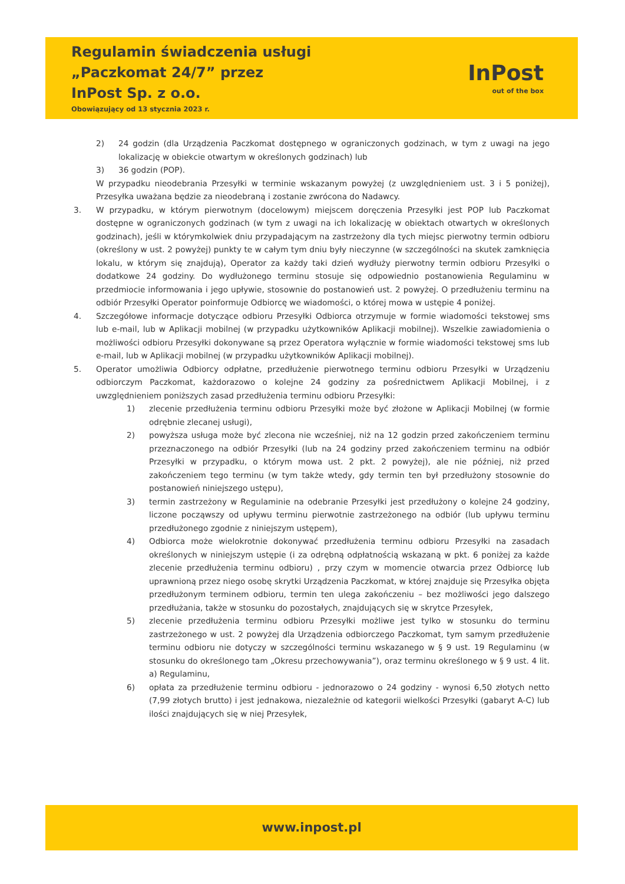Regulamin świadczenia usługi
„Paczkomat 24/7” przez
InPost Sp. z o.o.
Obowiązujący od 13 stycznia 2023 r.
InPost
out of the box
2) 24 godzin (dla Urządzenia Paczkomat dostępnego w ograniczonych godzinach, w tym z uwagi na jego lokalizację w obiekcie otwartym w określonych godzinach) lub
3) 36 godzin (POP).
W przypadku nieodebrania Przesyłki w terminie wskazanym powyżej (z uwzględnieniem ust. 3 i 5 poniżej), Przesyłka uważana będzie za nieodebraną i zostanie zwrócona do Nadawcy.
3. W przypadku, w którym pierwotnym (docelowym) miejscem doręczenia Przesyłki jest POP lub Paczkomat dostępne w ograniczonych godzinach (w tym z uwagi na ich lokalizację w obiektach otwartych w określonych godzinach), jeśli w którymkolwiek dniu przypadającym na zastrzeżony dla tych miejsc pierwotny termin odbioru (określony w ust. 2 powyżej) punkty te w całym tym dniu były nieczynne (w szczególności na skutek zamknięcia lokalu, w którym się znajdują), Operator za każdy taki dzień wydłuży pierwotny termin odbioru Przesyłki o dodatkowe 24 godziny. Do wydłużonego terminu stosuje się odpowiednio postanowienia Regulaminu w przedmiocie informowania i jego upływie, stosownie do postanowień ust. 2 powyżej. O przedłużeniu terminu na odbiór Przesyłki Operator poinformuje Odbiorcę we wiadomości, o której mowa w ustępie 4 poniżej.
4. Szczegółowe informacje dotyczące odbioru Przesyłki Odbiorca otrzymuje w formie wiadomości tekstowej sms lub e-mail, lub w Aplikacji mobilnej (w przypadku użytkowników Aplikacji mobilnej). Wszelkie zawiadomienia o możliwości odbioru Przesyłki dokonywane są przez Operatora wyłącznie w formie wiadomości tekstowej sms lub e-mail, lub w Aplikacji mobilnej (w przypadku użytkowników Aplikacji mobilnej).
5. Operator umożliwia Odbiorcy odpłatne, przedłużenie pierwotnego terminu odbioru Przesyłki w Urządzeniu odbiorczym Paczkomat, każdorazowo o kolejne 24 godziny za pośrednictwem Aplikacji Mobilnej, i z uwzględnieniem poniższych zasad przedłużenia terminu odbioru Przesyłki:
1) zlecenie przedłużenia terminu odbioru Przesyłki może być złożone w Aplikacji Mobilnej (w formie odrębnie zlecanej usługi),
2) powyższa usługa może być zlecona nie wcześniej, niż na 12 godzin przed zakończeniem terminu przeznaczonego na odbiór Przesyłki (lub na 24 godziny przed zakończeniem terminu na odbiór Przesyłki w przypadku, o którym mowa ust. 2 pkt. 2 powyżej), ale nie później, niż przed zakończeniem tego terminu (w tym także wtedy, gdy termin ten był przedłużony stosownie do postanowień niniejszego ustępu),
3) termin zastrzeżony w Regulaminie na odebranie Przesyłki jest przedłużony o kolejne 24 godziny, liczone począwszy od upływu terminu pierwotnie zastrzeżonego na odbiór (lub upływu terminu przedłużonego zgodnie z niniejszym ustępem),
4) Odbiorca może wielokrotnie dokonywać przedłużenia terminu odbioru Przesyłki na zasadach określonych w niniejszym ustępie (i za odrębną odpłatnością wskazaną w pkt. 6 poniżej za każde zlecenie przedłużenia terminu odbioru) , przy czym w momencie otwarcia przez Odbiorcę lub uprawnioną przez niego osobę skrytki Urządzenia Paczkomat, w której znajduje się Przesyłka objęta przedłużonym terminem odbioru, termin ten ulega zakończeniu – bez możliwości jego dalszego przedłużania, także w stosunku do pozostałych, znajdujących się w skrytce Przesyłek,
5) zlecenie przedłużenia terminu odbioru Przesyłki możliwe jest tylko w stosunku do terminu zastrzeżonego w ust. 2 powyżej dla Urządzenia odbiorczego Paczkomat, tym samym przedłużenie terminu odbioru nie dotyczy w szczególności terminu wskazanego w § 9 ust. 19 Regulaminu (w stosunku do określonego tam „Okresu przechowywania”), oraz terminu określonego w § 9 ust. 4 lit. a) Regulaminu,
6) opłata za przedłużenie terminu odbioru - jednorazowo o 24 godziny - wynosi 6,50 złotych netto (7,99 złotych brutto) i jest jednakowa, niezależnie od kategorii wielkości Przesyłki (gabaryt A-C) lub ilości znajdujących się w niej Przesyłek,
www.inpost.pl